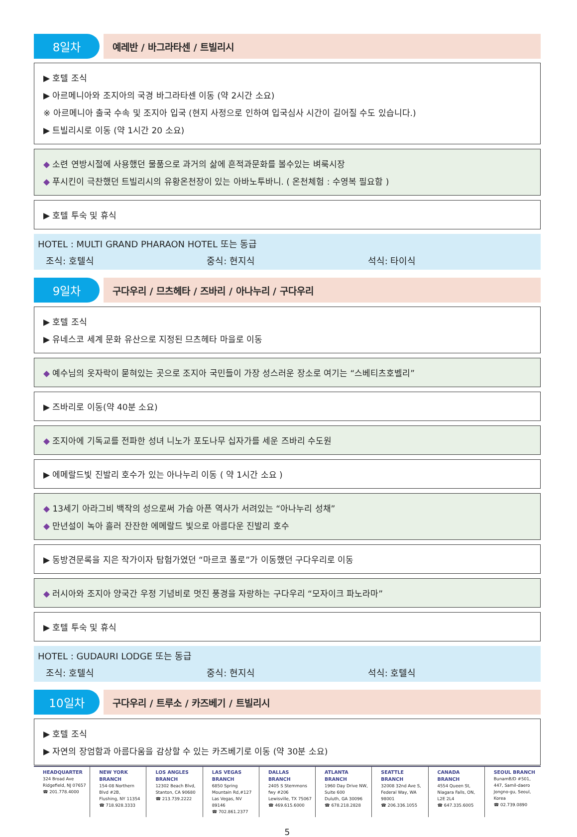8일차
예레반 / 바그라타센 / 트빌리시
▶ 호텔 조식
▶ 아르메니아와 조지아의 국경 바그라타센 이동 (약 2시간 소요)
※ 아르메니아 출국 수속 및 조지아 입국 (현지 사정으로 인하여 입국심사 시간이 길어질 수도 있습니다.)
▶ 트빌리시로 이동 (약 1시간 20 소요)
◆ 소련 연방시절에 사용했던 물품으로 과거의 삶에 흔적과문화를 볼수있는 벼룩시장
◆ 푸시킨이 극찬했던 트빌리시의 유황온천장이 있는 아바노투바니. ( 온천체험 : 수영복 필요함 )
▶ 호텔 투숙 및 휴식
HOTEL : MULTI GRAND PHARAON HOTEL 또는 동급
조식: 호텔식 중식: 현지식 석식: 타이식
9일차
구다우리 / 므츠헤타 / 즈바리 / 아나누리 / 구다우리
▶ 호텔 조식
▶ 유네스코 세계 문화 유산으로 지정된 므츠헤타 마을로 이동
◆ 예수님의 옷자락이 묻혀있는 곳으로 조지아 국민들이 가장 성스러운 장소로 여기는 “스베티츠호벨리”
▶ 즈바리로 이동(약 40분 소요)
◆ 조지아에 기독교를 전파한 성녀 니노가 포도나무 십자가를 세운 즈바리 수도원
▶ 에메랄드빛 진발리 호수가 있는 아나누리 이동 ( 약 1시간 소요 )
◆ 13세기 아라그비 백작의 성으로써 가슴 아픈 역사가 서려있는 “아나누리 성채”
◆ 만년설이 녹아 흘러 잔잔한 에메랄드 빛으로 아름다운 진발리 호수
▶ 동방견문록을 지은 작가이자 탐험가였던 “마르코 폴로”가 이동했던 구다우리로 이동
◆ 러시아와 조지아 양국간 우정 기념비로 멋진 풍경을 자랑하는 구다우리 “모자이크 파노라마”
▶ 호텔 투숙 및 휴식
HOTEL : GUDAURI LODGE 또는 동급
조식: 호텔식 중식: 현지식 석식: 호텔식
10일차
구다우리 / 트루소 / 카즈베기 / 트빌리시
▶ 호텔 조식
▶ 자연의 장엄함과 아름다움을 감상할 수 있는 카즈베기로 이동 (약 30분 소요)
HEADQUARTER
324 Broad Ave
Ridgefield, NJ 07657
☎ 201.778.4000
NEW YORK BRANCH
154-08 Northern Blvd #2B,
Flushing, NY 11354
☎ 718.928.3333
LOS ANGLES BRANCH
12302 Beach Blvd,
Stanton, CA 90680
☎ 213.739.2222
LAS VEGAS BRANCH
6850 Spring Mountain Rd,#127
Las Vegas, NV 89146
☎ 702.861.2377
DALLAS BRANCH
2405 S Stemmons fwy #206
Lewisville, TX 75067
☎ 469.615.6000
ATLANTA BRANCH
1960 Day Drive NW, Suite 600
Duluth, GA 30096
☎ 678.218.2828
SEATTLE BRANCH
32008 32nd Ave S,
Federal Way, WA 98001
☎ 206.336.1055
CANADA BRANCH
4554 Queen St,
Niagara Falls, ON, L2E 2L4
☎ 647.335.6005
SEOUL BRANCH
BunamB/D #501, 447, Samil-daero
Jongno-gu, Seoul, Korea
☎ 02.739.0890
5